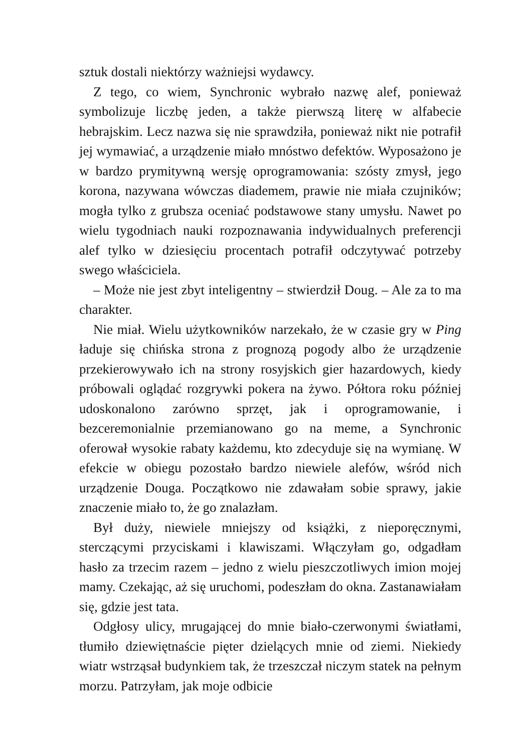sztuk dostali niektórzy ważniejsi wydawcy.
Z tego, co wiem, Synchronic wybrało nazwę alef, ponieważ symbolizuje liczbę jeden, a także pierwszą literę w alfabecie hebrajskim. Lecz nazwa się nie sprawdziła, ponieważ nikt nie potrafił jej wymawiać, a urządzenie miało mnóstwo defektów. Wyposażono je w bardzo prymitywną wersję oprogramowania: szósty zmysł, jego korona, nazywana wówczas diademem, prawie nie miała czujników; mogła tylko z grubsza oceniać podstawowe stany umysłu. Nawet po wielu tygodniach nauki rozpoznawania indywidualnych preferencji alef tylko w dziesięciu procentach potrafił odczytywać potrzeby swego właściciela.
– Może nie jest zbyt inteligentny – stwierdził Doug. – Ale za to ma charakter.
Nie miał. Wielu użytkowników narzekało, że w czasie gry w Ping ładuje się chińska strona z prognozą pogody albo że urządzenie przekierowywało ich na strony rosyjskich gier hazardowych, kiedy próbowali oglądać rozgrywki pokera na żywo. Półtora roku później udoskonalono zarówno sprzęt, jak i oprogramowanie, i bezceremonialnie przemianowano go na meme, a Synchronic oferował wysokie rabaty każdemu, kto zdecyduje się na wymianę. W efekcie w obiegu pozostało bardzo niewiele alefów, wśród nich urządzenie Douga. Początkowo nie zdawałam sobie sprawy, jakie znaczenie miało to, że go znalazłam.
Był duży, niewiele mniejszy od książki, z nieporęcznymi, sterczącymi przyciskami i klawiszami. Włączyłam go, odgadłam hasło za trzecim razem – jedno z wielu pieszczotliwych imion mojej mamy. Czekając, aż się uruchomi, podeszłam do okna. Zastanawiałam się, gdzie jest tata.
Odgłosy ulicy, mrugającej do mnie biało-czerwonymi światłami, tłumiło dziewiętnaście pięter dzielących mnie od ziemi. Niekiedy wiatr wstrząsał budynkiem tak, że trzeszczał niczym statek na pełnym morzu. Patrzyłam, jak moje odbicie